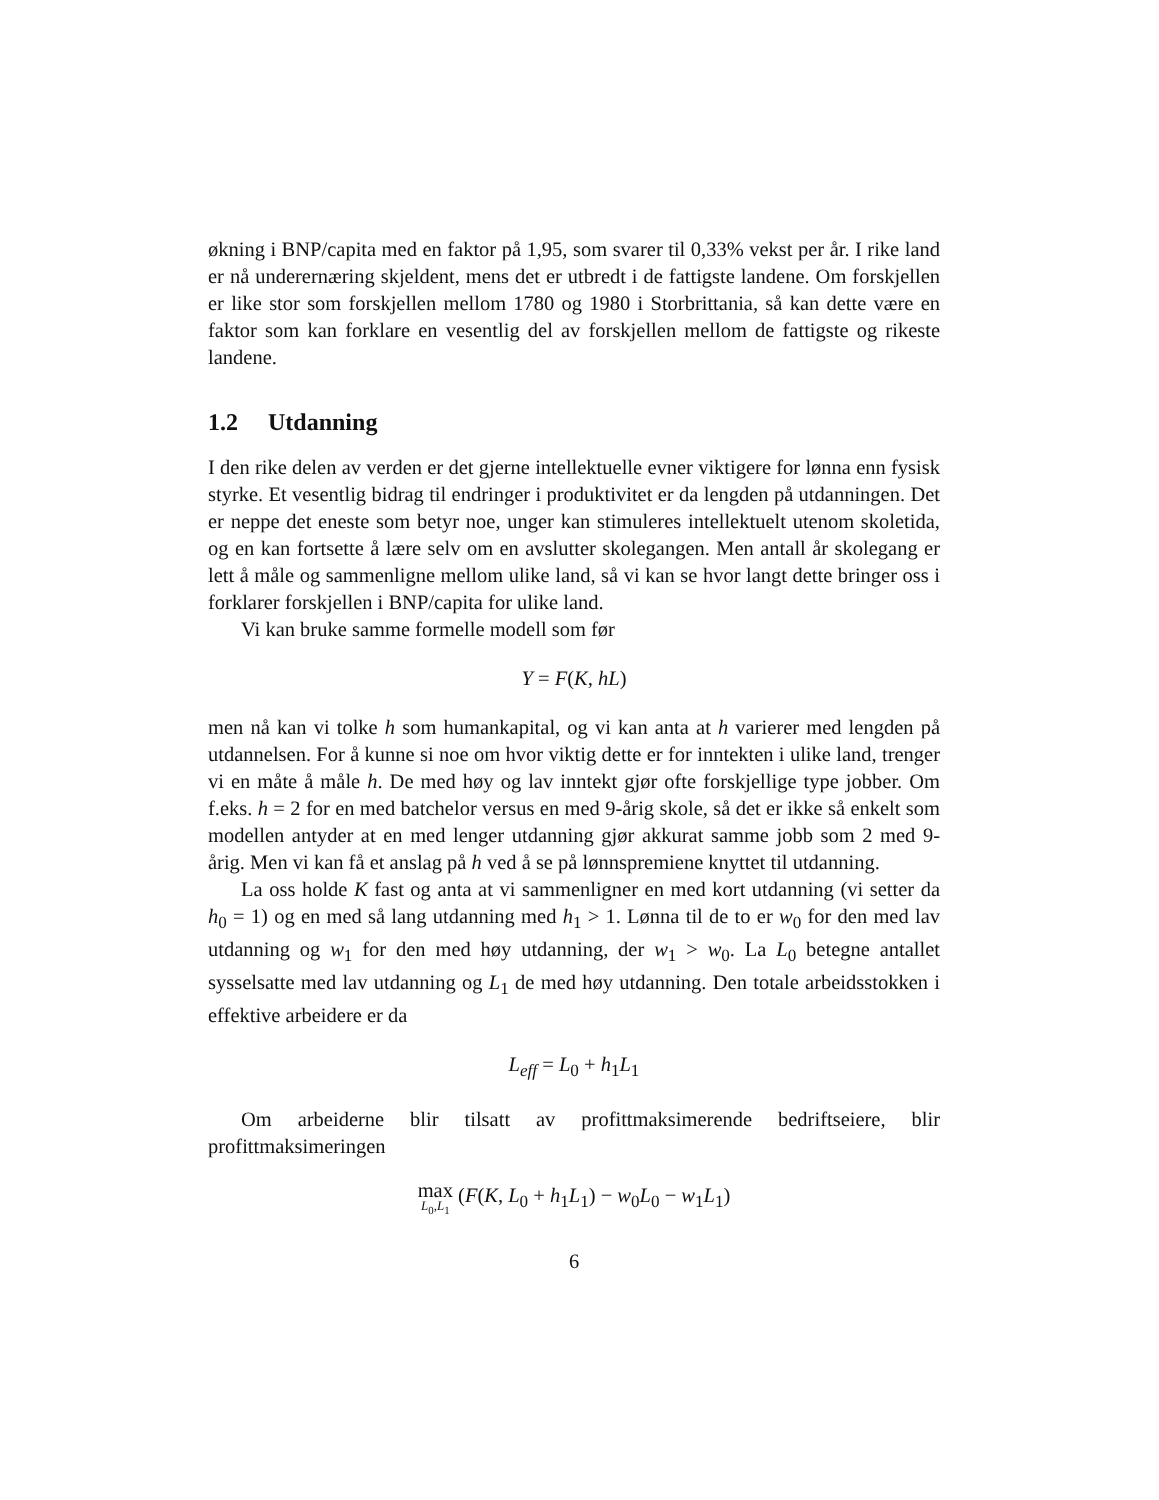økning i BNP/capita med en faktor på 1,95, som svarer til 0,33% vekst per år. I rike land er nå underernæring skjeldent, mens det er utbredt i de fattigste landene. Om forskjellen er like stor som forskjellen mellom 1780 og 1980 i Storbrittania, så kan dette være en faktor som kan forklare en vesentlig del av forskjellen mellom de fattigste og rikeste landene.
1.2 Utdanning
I den rike delen av verden er det gjerne intellektuelle evner viktigere for lønna enn fysisk styrke. Et vesentlig bidrag til endringer i produktivitet er da lengden på utdanningen. Det er neppe det eneste som betyr noe, unger kan stimuleres intellektuelt utenom skoletida, og en kan fortsette å lære selv om en avslutter skolegangen. Men antall år skolegang er lett å måle og sammenligne mellom ulike land, så vi kan se hvor langt dette bringer oss i forklarer forskjellen i BNP/capita for ulike land.
Vi kan bruke samme formelle modell som før
Y = F(K, hL)
men nå kan vi tolke h som humankapital, og vi kan anta at h varierer med lengden på utdannelsen. For å kunne si noe om hvor viktig dette er for inntekten i ulike land, trenger vi en måte å måle h. De med høy og lav inntekt gjør ofte forskjellige type jobber. Om f.eks. h = 2 for en med batchelor versus en med 9-årig skole, så det er ikke så enkelt som modellen antyder at en med lenger utdanning gjør akkurat samme jobb som 2 med 9-årig. Men vi kan få et anslag på h ved å se på lønnspremiene knyttet til utdanning.
La oss holde K fast og anta at vi sammenligner en med kort utdanning (vi setter da h<sub>0</sub> = 1) og en med så lang utdanning med h<sub>1</sub> > 1. Lønna til de to er w<sub>0</sub> for den med lav utdanning og w<sub>1</sub> for den med høy utdanning, der w<sub>1</sub> > w<sub>0</sub>. La L<sub>0</sub> betegne antallet sysselsatte med lav utdanning og L<sub>1</sub> de med høy utdanning. Den totale arbeidsstokken i effektive arbeidere er da
L<sub>eff</sub> = L<sub>0</sub> + h<sub>1</sub>L<sub>1</sub>
Om arbeiderne blir tilsatt av profittmaksimerende bedriftseiere, blir profittmaksimeringen
max L<sub>0</sub>,L<sub>1</sub> (F(K, L<sub>0</sub> + h<sub>1</sub>L<sub>1</sub>) − w<sub>0</sub>L<sub>0</sub> − w<sub>1</sub>L<sub>1</sub>)
6